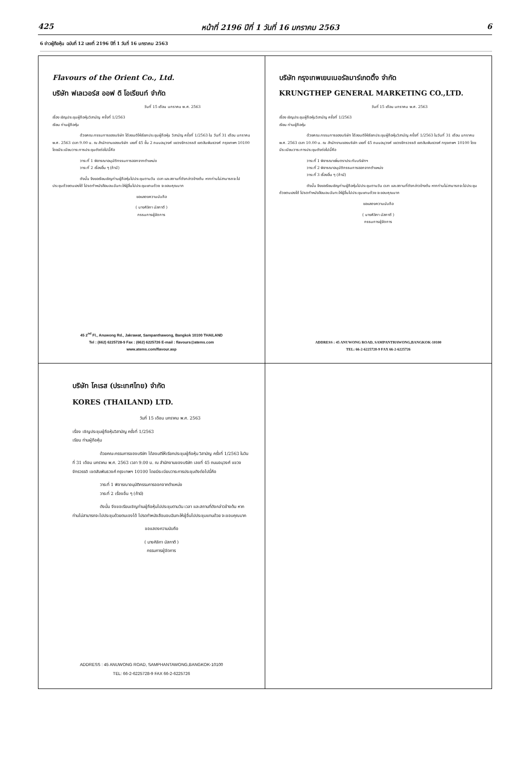425 หน้าที่ 2196 ปีที่ 1 วันที่ 16 มกราคม 2563 6
6 ข่าวผู้ถือหุ้น ฉบับที่ 12 เลขที่ 2196 ปีที่ 1 วันที่ 16 มกราคม 2563
Flavours of the Orient Co., Ltd.
บริษัท ฟเลเวอร์ส ออฟ ดิ โอเรียนท์ จำกัด
วันที่ 15 เดือน มกราคม พ.ศ. 2563
เรื่อง เชิญประชุมผู้ถือหุ้นวิสามัญ ครั้งที่ 1/2563
เรียน ท่านผู้ถือหุ้น
ด้วยคณะกรรมการของบริษัท ได้ลงมติให้เรียกประชุมผู้ถือหุ้น วิสามัญ ครั้งที่ 1/2563 ใน วันที่ 31 เดือน มกราคม พ.ศ. 2563 เวลา 9.00 น. ณ สำนักงานของบริษัท เลขที่ 45 ชั้น 2 ถนนอนุวงศ์ แขวงจักรวรรดิ เขตสัมพันธวงศ์ กรุงเทพฯ 10100 โดยมีระเบียบวาระการประชุมดังต่อไปนี้คือ
วาระที่ 1 พิจารณาอนุมัติกรรมการออกจากตำแหน่ง
วาระที่ 2 เรื่องอื่น ๆ (ถ้ามี)
ดังนั้น จึงขอเรียนเชิญท่านผู้ถือหุ้นไปประชุมตามวัน เวลา และสถานที่ดังกล่าวข้างต้น หากท่านไม่สามารถจะไปประชุมด้วยตนเองได้ โปรดทำหนังสือมอบฉันทะให้ผู้อื่นไปประชุมแทนด้วย จะขอบคุณมาก
ขอแสดงความนับถือ
( นางศิลิกา มัสกาตี )
กรรมการผู้จัดการ
45 2<sup>nd</sup> Fl., Anuwong Rd., Jakrawat, Sampanthawong, Bangkok 10100 THAILAND
Tel : (662) 6225728-9 Fax : (662) 6225726 E-mail : flavours@atems.com
www.atems.com/flavour.asp
บริษัท กรุงเทพเยนเนอรัลมาร์เกตติ้ง จำกัด
KRUNGTHEP GENERAL MARKETING CO.,LTD.
วันที่ 15 เดือน มกราคม พ.ศ. 2563
เรื่อง เชิญประชุมผู้ถือหุ้นวิสามัญ ครั้งที่ 1/2563
เรียน ท่านผู้ถือหุ้น
ด้วยคณะกรรมการของบริษัท ได้ลงมติให้เรียกประชุมผู้ถือหุ้นวิสามัญ ครั้งที่ 1/2563 ในวันที่ 31 เดือน มกราคม พ.ศ. 2563 เวลา 10.00 น. ณ สำนักงานของบริษัท เลขที่ 45 ถนนอนุวงศ์ แขวงจักรวรรดิ เขตสัมพันธวงศ์ กรุงเทพฯ 10100 โดยมีระเบียบวาระการประชุมดังต่อไปนี้คือ
วาระที่ 1 พิจารณาเพิ่มตราประทับบริษัทฯ
วาระที่ 2 พิจารณาอนุมัติกรรมการออกจากตำแหน่ง
วาระที่ 3 เรื่องอื่น ๆ (ถ้ามี)
ดังนั้น จึงขอเรียนเชิญท่านผู้ถือหุ้นไปประชุมตามวัน เวลา และสถานที่ดังกล่าวข้างต้น หากท่านไม่สามารถจะไปประชุมด้วยตนเองได้ โปรดทำหนังสือมอบฉันทะให้ผู้อื่นไปประชุมแทนด้วย จะขอบคุณมาก
ขอแสดงความนับถือ
( นางศิลิกา มัสกาตี )
กรรมการผู้จัดการ
ADDRESS : 45 ANUWONG ROAD, SAMPANTHAWONG,BANGKOK-10100
TEL: 66-2-6225728-9 FAX 66-2-6225726
บริษัท โคเรส (ประเทศไทย) จำกัด
KORES (THAILAND) LTD.
วันที่ 15 เดือน มกราคม พ.ศ. 2563
เรื่อง เชิญประชุมผู้ถือหุ้นวิสามัญ ครั้งที่ 1/2563
เรียน ท่านผู้ถือหุ้น
ด้วยคณะกรรมการของบริษัท ได้ลงมติให้เรียกประชุมผู้ถือหุ้น วิสามัญ ครั้งที่ 1/2563 ในวันที่ 31 เดือน มกราคม พ.ศ. 2563 เวลา 9.00 น. ณ สำนักงานของบริษัท เลขที่ 45 ถนนอนุวงศ์ แขวงจักรวรรดิ เขตสัมพันธวงศ์ กรุงเทพฯ 10100 โดยมีระเบียบวาระการประชุมดังต่อไปนี้คือ
วาระที่ 1 พิจารณาอนุมัติกรรมการออกจากตำแหน่ง
วาระที่ 2 เรื่องอื่น ๆ (ถ้ามี)
ดังนั้น จึงขอเรียนเชิญท่านผู้ถือหุ้นไปประชุมตามวัน เวลา และสถานที่ดังกล่าวข้างต้น หากท่านไม่สามารถจะไปประชุมด้วยตนเองได้ โปรดทำหนังสือมอบฉันทะให้ผู้อื่นไปประชุมแทนด้วย จะขอบคุณมาก
ขอแสดงความนับถือ
( นางศิลิกา มัสกาตี )
กรรมการผู้จัดการ
ADDRESS : 45 ANUWONG ROAD, SAMPHANTAWONG,BANGKOK-10100
TEL: 66-2-6225728-9 FAX 66-2-6225726